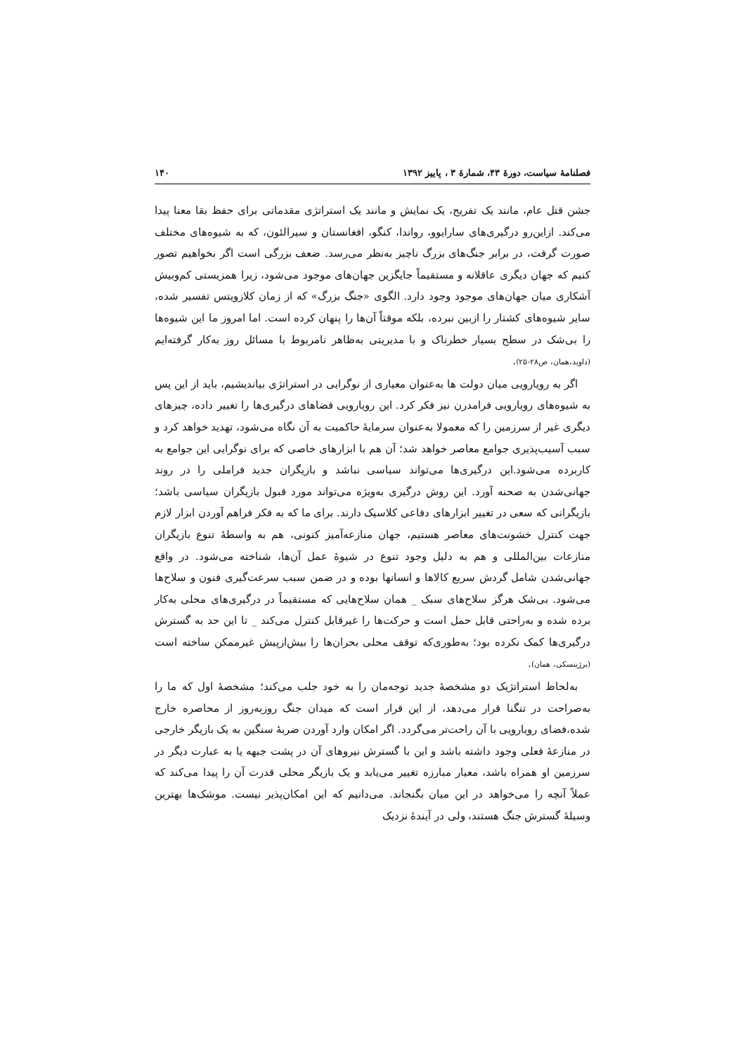فصلنامهٔ سیاست، دورهٔ ۴۳، شمارهٔ ۳ ، پاییز ۱۳۹۲ ۱۴۰
جشن قتل عام، مانند یک تفریح، یک نمایش و مانند یک استراتژی مقدماتی برای حفظ بقا معنا پیدا می‌کند. ازاین‌رو درگیری‌های سارایوو، رواندا، کنگو، افغانستان و سیرالئون، که به شیوه‌های مختلف صورت گرفت، در برابر جنگ‌های بزرگ ناچیز به‌نظر می‌رسد. ضعف بزرگی است اگر بخواهیم تصور کنیم که جهان دیگری عاقلانه و مستقیماً جایگزین جهان‌های موجود می‌شود، زیرا همزیستی کم‌وبیش آشکاری میان جهان‌های موجود وجود دارد. الگوی «جنگ بزرگ» که از زمان کلازویتس تفسیر شده، سایر شیوه‌های کشتار را ازبین نبرده، بلکه موقتاً آن‌ها را پنهان کرده است. اما امروز ما این شیوه‌ها را بی‌شک در سطح بسیار خطرناک و با مدیریتی به‌ظاهر نامربوط با مسائل روز به‌کار گرفته‌ایم (داوید،همان، ص۲۸-۲۵).
اگر به رویارویی میان دولت ها به‌عنوان معیاری از نوگرایی در استراتژی بیاندیشیم، باید از این پس به شیوه‌های رویارویی فرامدرن نیز فکر کرد. این رویارویی فضاهای درگیری‌ها را تغییر داده، چیزهای دیگری غیر از سرزمین را که معمولا به‌عنوان سرمایهٔ حاکمیت به آن نگاه می‌شود، تهدید خواهد کرد و سبب آسیب‌پذیری جوامع معاصر خواهد شد؛ آن هم با ابزارهای خاصی که برای نوگرایی این جوامع به کاربرده می‌شود.این درگیری‌ها می‌تواند سیاسی نباشد و بازیگران جدید فراملی را در روند جهانی‌شدن به صحنه آورد. این روش درگیری به‌ویژه می‌تواند مورد قبول بازیگران سیاسی باشد؛ بازیگرانی که سعی در تغییر ابزارهای دفاعی کلاسیک دارند. برای ما که به فکر فراهم آوردن ابزار لازم جهت کنترل خشونت‌های معاصر هستیم، جهان منازعه‌آمیز کنونی، هم به واسطهٔ تنوع بازیگران منازعات بین‌المللی و هم به دلیل وجود تنوع در شیوهٔ عمل آن‌ها، شناخته می‌شود. در واقع جهانی‌شدن شامل گردش سریع کالاها و انسانها بوده و در ضمن سبب سرعت‌گیری فنون و سلاح‌ها می‌شود. بی‌شک هرگز سلاح‌های سبک _ همان سلاح‌هایی که مستقیماً در درگیری‌های محلی به‌کار برده شده و به‌راحتی قابل حمل است و حرکت‌ها را غیرقابل کنترل می‌کند _ تا این حد به گسترش درگیری‌ها کمک نکرده بود؛ به‌طوری‌که توقف محلی بحران‌ها را بیش‌ازپیش غیرممکن ساخته است (برژینسکی، همان).
به‌لحاظ استراتژیک دو مشخصهٔ جدید توجه‌مان را به خود جلب می‌کند؛ مشخصهٔ اول که ما را به‌صراحت در تنگنا قرار می‌دهد، از این قرار است که میدان جنگ روزبه‌روز از محاصره خارج شده،فضای رویارویی با آن راحت‌تر می‌گردد. اگر امکان وارد آوردن ضربهٔ سنگین به یک بازیگر خارجی در منازعهٔ فعلی وجود داشته باشد و این با گسترش نیروهای آن در پشت جبهه یا به عبارت دیگر در سرزمین او همراه باشد، معیار مبارزه تغییر می‌یابد و یک بازیگر محلی قدرت آن را پیدا می‌کند که عملاً آنچه را می‌خواهد در این میان بگنجاند. می‌دانیم که این امکان‌پذیر نیست. موشک‌ها بهترین وسیلهٔ گسترش جنگ هستند، ولی در آیندهٔ نزدیک